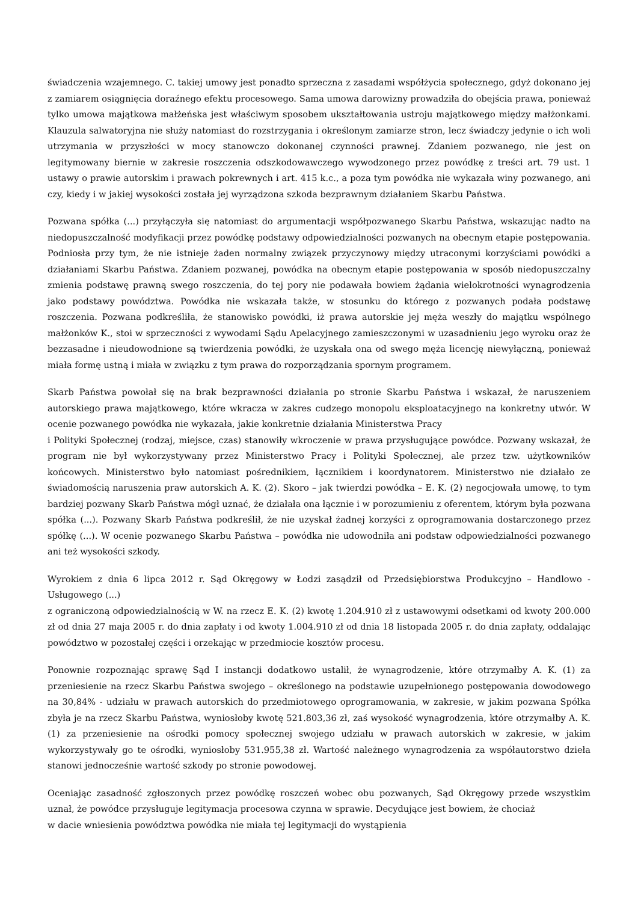świadczenia wzajemnego. C. takiej umowy jest ponadto sprzeczna z zasadami współżycia społecznego, gdyż dokonano jej z zamiarem osiągnięcia doraźnego efektu procesowego. Sama umowa darowizny prowadziła do obejścia prawa, ponieważ tylko umowa majątkowa małżeńska jest właściwym sposobem ukształtowania ustroju majątkowego między małżonkami. Klauzula salwatoryjna nie służy natomiast do rozstrzygania i określonym zamiarze stron, lecz świadczy jedynie o ich woli utrzymania w przyszłości w mocy stanowczo dokonanej czynności prawnej. Zdaniem pozwanego, nie jest on legitymowany biernie w zakresie roszczenia odszkodowawczego wywodzonego przez powódkę z treści art. 79 ust. 1 ustawy o prawie autorskim i prawach pokrewnych i art. 415 k.c., a poza tym powódka nie wykazała winy pozwanego, ani czy, kiedy i w jakiej wysokości została jej wyrządzona szkoda bezprawnym działaniem Skarbu Państwa.
Pozwana spółka (...) przyłączyła się natomiast do argumentacji współpozwanego Skarbu Państwa, wskazując nadto na niedopuszczalność modyfikacji przez powódkę podstawy odpowiedzialności pozwanych na obecnym etapie postępowania. Podniosła przy tym, że nie istnieje żaden normalny związek przyczynowy między utraconymi korzyściami powódki a działaniami Skarbu Państwa. Zdaniem pozwanej, powódka na obecnym etapie postępowania w sposób niedopuszczalny zmienia podstawę prawną swego roszczenia, do tej pory nie podawała bowiem żądania wielokrotności wynagrodzenia jako podstawy powództwa. Powódka nie wskazała także, w stosunku do którego z pozwanych podała podstawę roszczenia. Pozwana podkreśliła, że stanowisko powódki, iż prawa autorskie jej męża weszły do majątku wspólnego małżonków K., stoi w sprzeczności z wywodami Sądu Apelacyjnego zamieszczonymi w uzasadnieniu jego wyroku oraz że bezzasadne i nieudowodnione są twierdzenia powódki, że uzyskała ona od swego męża licencję niewyłączną, ponieważ miała formę ustną i miała w związku z tym prawa do rozporządzania spornym programem.
Skarb Państwa powołał się na brak bezprawności działania po stronie Skarbu Państwa i wskazał, że naruszeniem autorskiego prawa majątkowego, które wkracza w zakres cudzego monopolu eksploatacyjnego na konkretny utwór. W ocenie pozwanego powódka nie wykazała, jakie konkretnie działania Ministerstwa Pracy
i Polityki Społecznej (rodzaj, miejsce, czas) stanowiły wkroczenie w prawa przysługujące powódce. Pozwany wskazał, że program nie był wykorzystywany przez Ministerstwo Pracy i Polityki Społecznej, ale przez tzw. użytkowników końcowych. Ministerstwo było natomiast pośrednikiem, łącznikiem i koordynatorem. Ministerstwo nie działało ze świadomością naruszenia praw autorskich A. K. (2). Skoro – jak twierdzi powódka – E. K. (2) negocjowała umowę, to tym bardziej pozwany Skarb Państwa mógł uznać, że działała ona łącznie i w porozumieniu z oferentem, którym była pozwana spółka (...). Pozwany Skarb Państwa podkreślił, że nie uzyskał żadnej korzyści z oprogramowania dostarczonego przez spółkę (...). W ocenie pozwanego Skarbu Państwa – powódka nie udowodniła ani podstaw odpowiedzialności pozwanego ani też wysokości szkody.
Wyrokiem z dnia 6 lipca 2012 r. Sąd Okręgowy w Łodzi zasądził od Przedsiębiorstwa Produkcyjno – Handlowo - Usługowego (...)
z ograniczoną odpowiedzialnością w W. na rzecz E. K. (2) kwotę 1.204.910 zł z ustawowymi odsetkami od kwoty 200.000 zł od dnia 27 maja 2005 r. do dnia zapłaty i od kwoty 1.004.910 zł od dnia 18 listopada 2005 r. do dnia zapłaty, oddalając powództwo w pozostałej części i orzekając w przedmiocie kosztów procesu.
Ponownie rozpoznając sprawę Sąd I instancji dodatkowo ustalił, że wynagrodzenie, które otrzymałby A. K. (1) za przeniesienie na rzecz Skarbu Państwa swojego – określonego na podstawie uzupełnionego postępowania dowodowego na 30,84% - udziału w prawach autorskich do przedmiotowego oprogramowania, w zakresie, w jakim pozwana Spółka zbyła je na rzecz Skarbu Państwa, wyniosłoby kwotę 521.803,36 zł, zaś wysokość wynagrodzenia, które otrzymałby A. K. (1) za przeniesienie na ośrodki pomocy społecznej swojego udziału w prawach autorskich w zakresie, w jakim wykorzystywały go te ośrodki, wyniosłoby 531.955,38 zł. Wartość należnego wynagrodzenia za współautorstwo dzieła stanowi jednocześnie wartość szkody po stronie powodowej.
Oceniając zasadność zgłoszonych przez powódkę roszczeń wobec obu pozwanych, Sąd Okręgowy przede wszystkim uznał, że powódce przysługuje legitymacja procesowa czynna w sprawie. Decydujące jest bowiem, że chociaż
w dacie wniesienia powództwa powódka nie miała tej legitymacji do wystąpienia